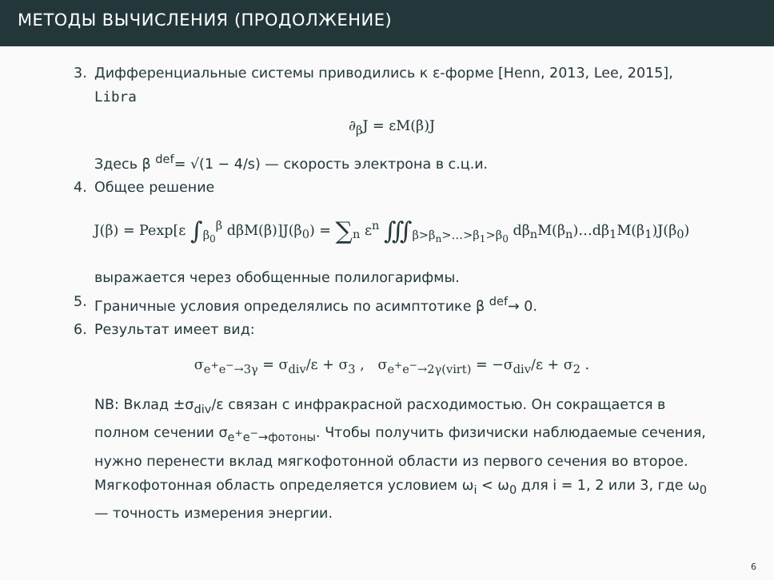МЕТОДЫ ВЫЧИСЛЕНИЯ (ПРОДОЛЖЕНИЕ)
3. Дифференциальные системы приводились к ε-форме [Henn, 2013, Lee, 2015], Libra
∂<sub>β</sub>J = εM(β)J
Здесь β <sup>def</sup>= √(1 − 4/s) — скорость электрона в с.ц.и.
4. Общее решение
J(β) = Pexp[ε ∫<sub>β<sub>0</sub></sub><sup>β</sup> dβM(β)]J(β<sub>0</sub>) = ∑<sub>n</sub> ε<sup>n</sup> ∭<sub>β>β<sub>n</sub>>…>β<sub>1</sub>>β<sub>0</sub></sub> dβ<sub>n</sub>M(β<sub>n</sub>)…dβ<sub>1</sub>M(β<sub>1</sub>)J(β<sub>0</sub>)
выражается через обобщенные полилогарифмы.
5. Граничные условия определялись по асимптотике β <sup>def</sup>→ 0.
6. Результат имеет вид:
σ<sub>e<sup>+</sup>e<sup>−</sup>→3γ</sub> = σ<sub>div</sub>/ε + σ<sub>3</sub> , σ<sub>e<sup>+</sup>e<sup>−</sup>→2γ(virt)</sub> = −σ<sub>div</sub>/ε + σ<sub>2</sub> .
NB: Вклад ±σ<sub>div</sub>/ε связан с инфракрасной расходимостью. Он сокращается в полном сечении σ<sub>e<sup>+</sup>e<sup>−</sup>→фотоны</sub>. Чтобы получить физичиски наблюдаемые сечения, нужно перенести вклад мягкофотонной области из первого сечения во второе. Мягкофотонная область определяется условием ω<sub>i</sub> < ω<sub>0</sub> для i = 1, 2 или 3, где ω<sub>0</sub> — точность измерения энергии.
6